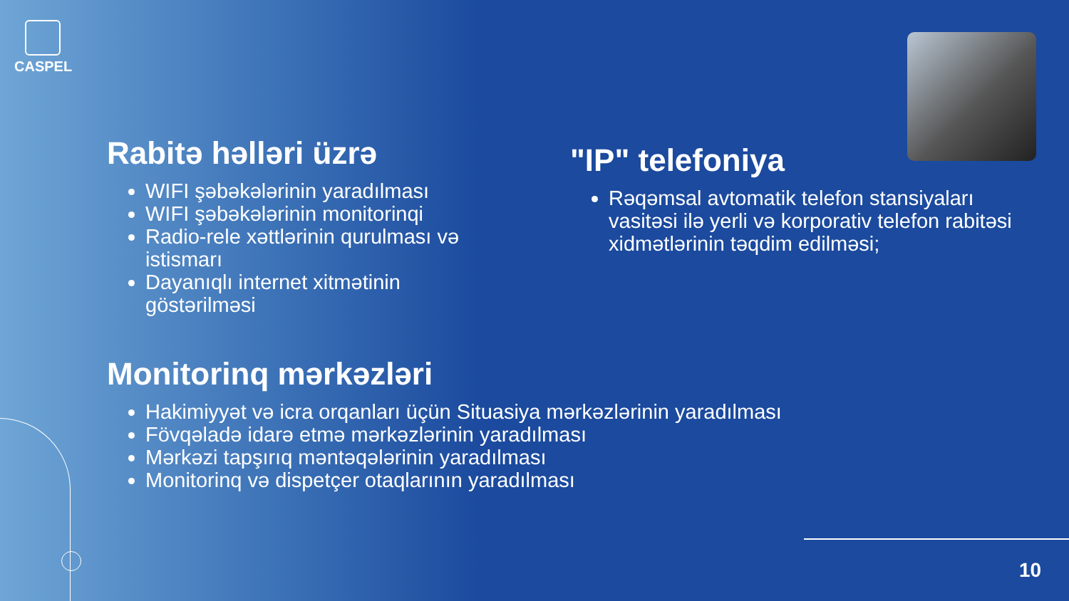CASPEL
Rabitə həlləri üzrə
WIFI şəbəkələrinin yaradılması
WIFI şəbəkələrinin monitorinqi
Radio-rele xəttlərinin qurulması və istismarı
Dayanıqlı internet xitmətinin göstərilməsi
"IP" telefoniya
Rəqəmsal avtomatik telefon stansiyaları vasitəsi ilə yerli və korporativ telefon rabitəsi xidmətlərinin təqdim edilməsi;
Monitorinq mərkəzləri
Hakimiyyət və icra orqanları üçün Situasiya mərkəzlərinin yaradılması
Fövqəladə idarə etmə mərkəzlərinin yaradılması
Mərkəzi tapşırıq məntəqələrinin yaradılması
Monitorinq və dispetçer otaqlarının yaradılması
10